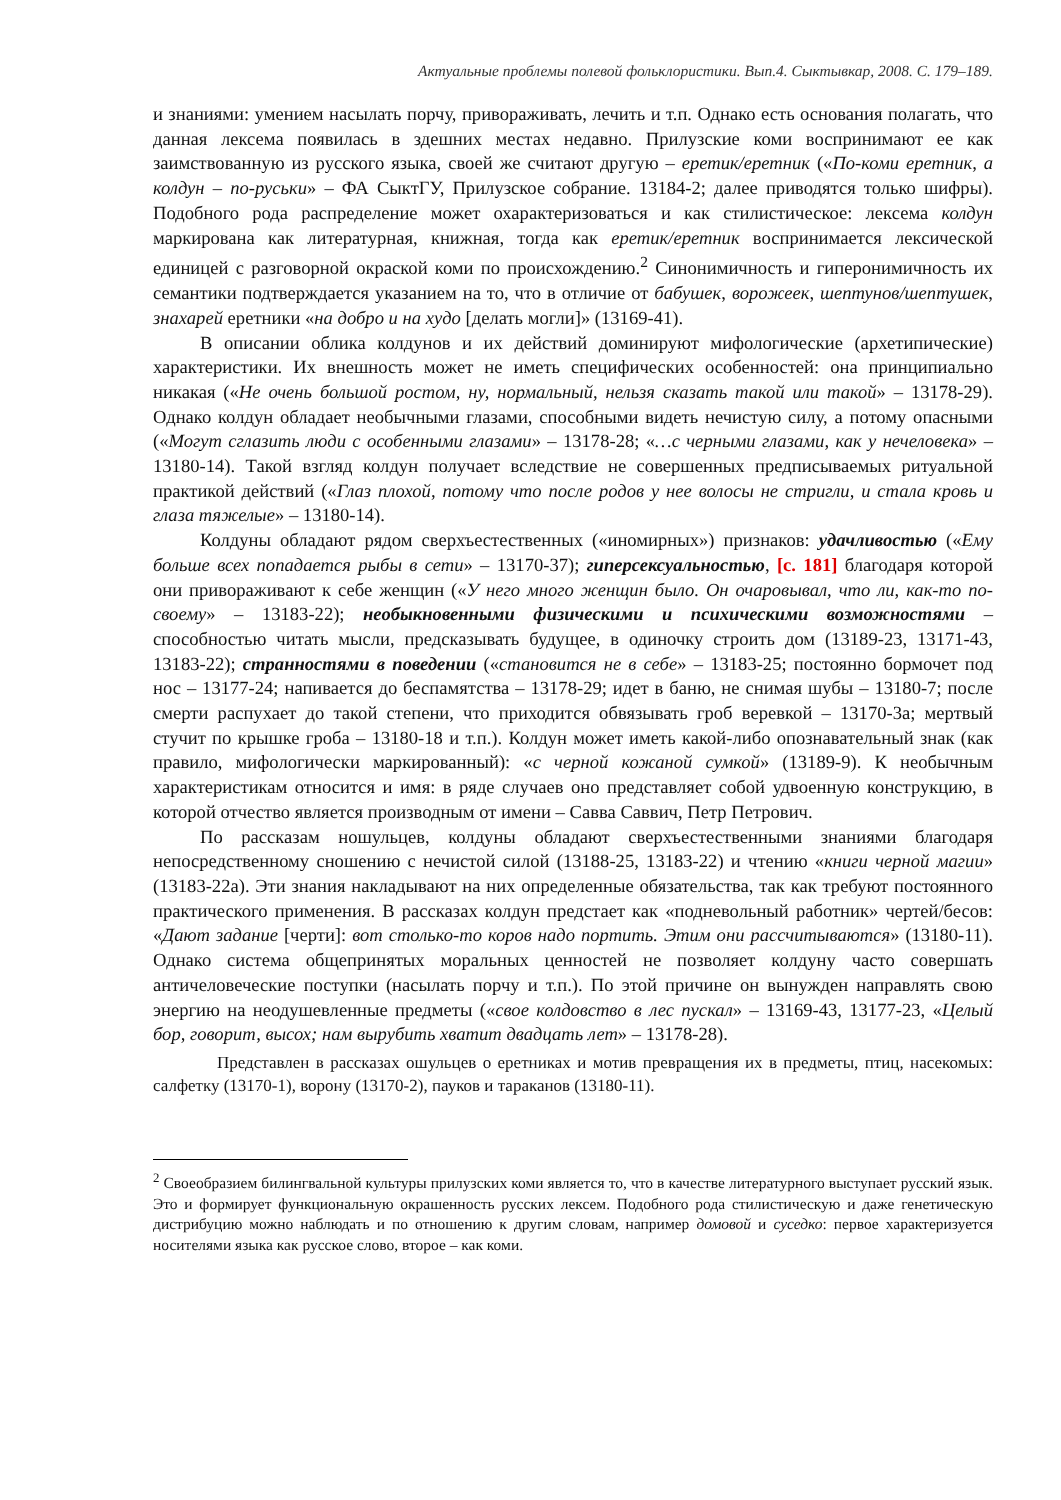Актуальные проблемы полевой фольклористики. Вып.4. Сыктывкар, 2008. С. 179–189.
и знаниями: умением насылать порчу, привораживать, лечить и т.п. Однако есть основания полагать, что данная лексема появилась в здешних местах недавно. Прилузские коми воспринимают ее как заимствованную из русского языка, своей же считают другую – еретик/еретник («По-коми еретник, а колдун – по-руськи» – ФА СыктГУ, Прилузское собрание. 13184-2; далее приводятся только шифры). Подобного рода распределение может охарактеризоваться и как стилистическое: лексема колдун маркирована как литературная, книжная, тогда как еретик/еретник воспринимается лексической единицей с разговорной окраской коми по происхождению.<sup>2</sup> Синонимичность и гиперонимичность их семантики подтверждается указанием на то, что в отличие от бабушек, ворожеек, шептунов/шептушек, знахарей еретники «на добро и на худо [делать могли]» (13169-41).
В описании облика колдунов и их действий доминируют мифологические (архетипические) характеристики. Их внешность может не иметь специфических особенностей: она принципиально никакая («Не очень большой ростом, ну, нормальный, нельзя сказать такой или такой» – 13178-29). Однако колдун обладает необычными глазами, способными видеть нечистую силу, а потому опасными («Могут сглазить люди с особенными глазами» – 13178-28; «…с черными глазами, как у нечеловека» – 13180-14). Такой взгляд колдун получает вследствие не совершенных предписываемых ритуальной практикой действий («Глаз плохой, потому что после родов у нее волосы не стригли, и стала кровь и глаза тяжелые» – 13180-14).
Колдуны обладают рядом сверхъестественных («иномирных») признаков: удачливостью («Ему больше всех попадается рыбы в сети» – 13170-37); гиперсексуальностью, [с. 181] благодаря которой они привораживают к себе женщин («У него много женщин было. Он очаровывал, что ли, как-то по-своему» – 13183-22); необыкновенными физическими и психическими возможностями – способностью читать мысли, предсказывать будущее, в одиночку строить дом (13189-23, 13171-43, 13183-22); странностями в поведении («становится не в себе» – 13183-25; постоянно бормочет под нос – 13177-24; напивается до беспамятства – 13178-29; идет в баню, не снимая шубы – 13180-7; после смерти распухает до такой степени, что приходится обвязывать гроб веревкой – 13170-3а; мертвый стучит по крышке гроба – 13180-18 и т.п.). Колдун может иметь какой-либо опознавательный знак (как правило, мифологически маркированный): «с черной кожаной сумкой» (13189-9). К необычным характеристикам относится и имя: в ряде случаев оно представляет собой удвоенную конструкцию, в которой отчество является производным от имени – Савва Саввич, Петр Петрович.
По рассказам ношульцев, колдуны обладают сверхъестественными знаниями благодаря непосредственному сношению с нечистой силой (13188-25, 13183-22) и чтению «книги черной магии» (13183-22а). Эти знания накладывают на них определенные обязательства, так как требуют постоянного практического применения. В рассказах колдун предстает как «подневольный работник» чертей/бесов: «Дают задание [черти]: вот столько-то коров надо портить. Этим они рассчитываются» (13180-11). Однако система общепринятых моральных ценностей не позволяет колдуну часто совершать античеловеческие поступки (насылать порчу и т.п.). По этой причине он вынужден направлять свою энергию на неодушевленные предметы («свое колдовство в лес пускал» – 13169-43, 13177-23, «Целый бор, говорит, высох; нам вырубить хватит двадцать лет» – 13178-28).
Представлен в рассказах ошульцев о еретниках и мотив превращения их в предметы, птиц, насекомых: салфетку (13170-1), ворону (13170-2), пауков и тараканов (13180-11).
<sup>2</sup> Своеобразием билингвальной культуры прилузских коми является то, что в качестве литературного выступает русский язык. Это и формирует функциональную окрашенность русских лексем. Подобного рода стилистическую и даже генетическую дистрибуцию можно наблюдать и по отношению к другим словам, например домовой и суседко: первое характеризуется носителями языка как русское слово, второе – как коми.